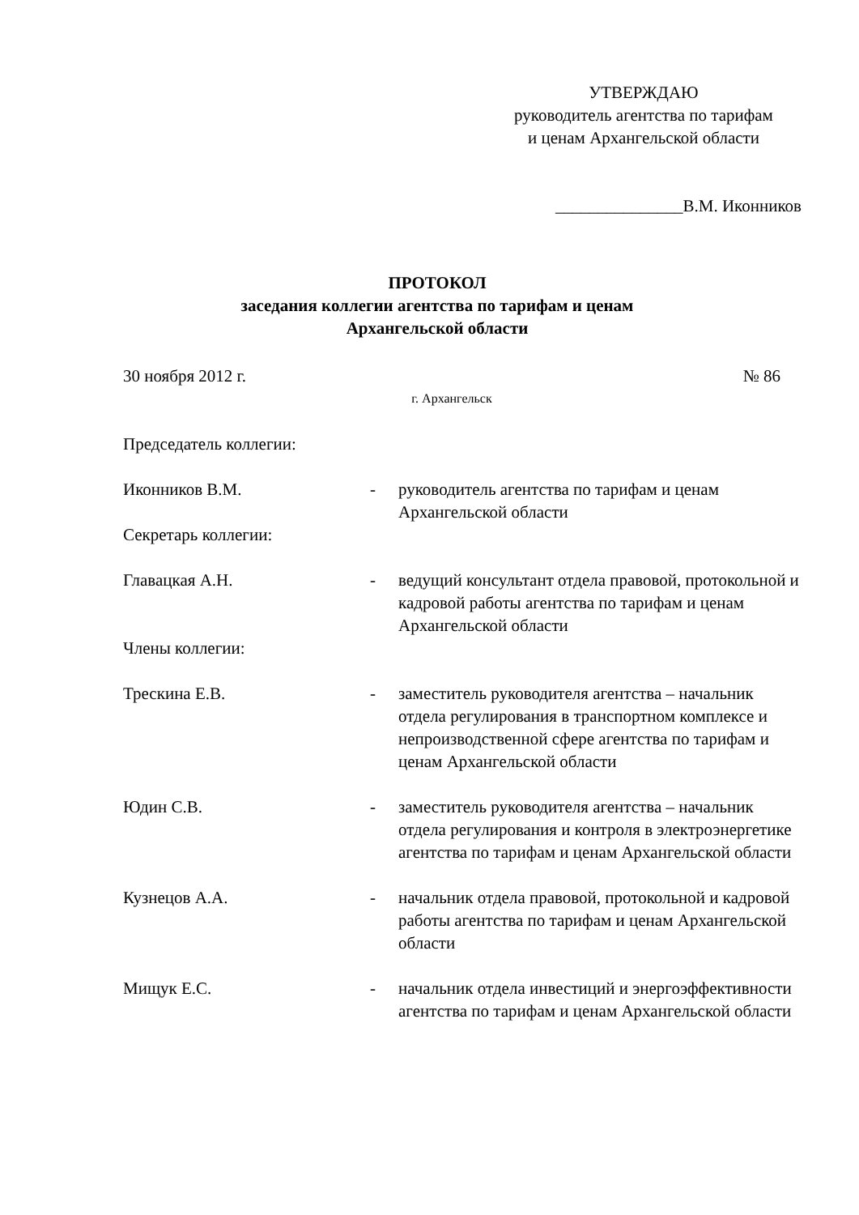УТВЕРЖДАЮ
руководитель агентства по тарифам
и ценам Архангельской области
_______________В.М. Иконников
ПРОТОКОЛ
заседания коллегии агентства по тарифам и ценам
Архангельской области
30 ноября 2012 г. № 86
г. Архангельск
Председатель коллегии:
Иконников В.М. - руководитель агентства по тарифам и ценам Архангельской области
Секретарь коллегии:
Главацкая А.Н. - ведущий консультант отдела правовой, протокольной и кадровой работы агентства по тарифам и ценам Архангельской области
Члены коллегии:
Трескина Е.В. - заместитель руководителя агентства – начальник отдела регулирования в транспортном комплексе и непроизводственной сфере агентства по тарифам и ценам Архангельской области
Юдин С.В. - заместитель руководителя агентства – начальник отдела регулирования и контроля в электроэнергетике агентства по тарифам и ценам Архангельской области
Кузнецов А.А. - начальник отдела правовой, протокольной и кадровой работы агентства по тарифам и ценам Архангельской области
Мищук Е.С. - начальник отдела инвестиций и энергоэффективности агентства по тарифам и ценам Архангельской области